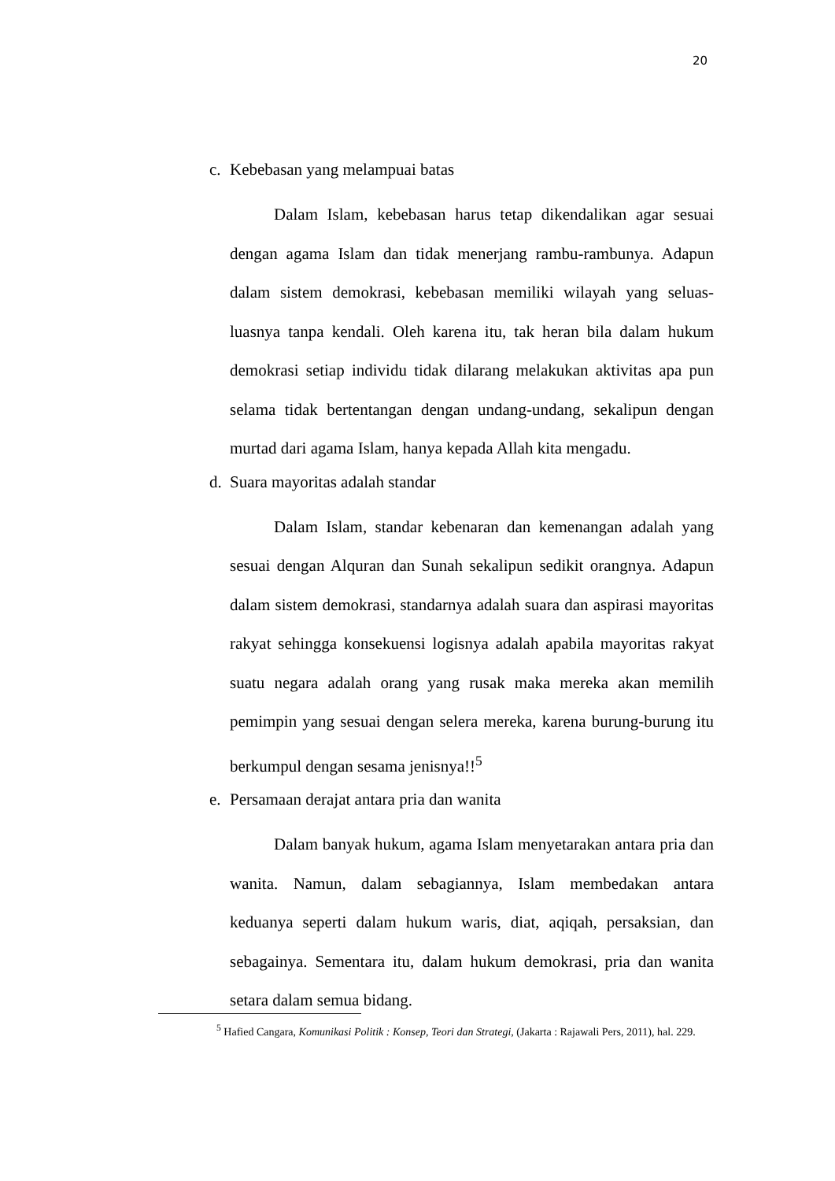20
c. Kebebasan yang melampuai batas
Dalam Islam, kebebasan harus tetap dikendalikan agar sesuai dengan agama Islam dan tidak menerjang rambu-rambunya. Adapun dalam sistem demokrasi, kebebasan memiliki wilayah yang seluas-luasnya tanpa kendali. Oleh karena itu, tak heran bila dalam hukum demokrasi setiap individu tidak dilarang melakukan aktivitas apa pun selama tidak bertentangan dengan undang-undang, sekalipun dengan murtad dari agama Islam, hanya kepada Allah kita mengadu.
d. Suara mayoritas adalah standar
Dalam Islam, standar kebenaran dan kemenangan adalah yang sesuai dengan Alquran dan Sunah sekalipun sedikit orangnya. Adapun dalam sistem demokrasi, standarnya adalah suara dan aspirasi mayoritas rakyat sehingga konsekuensi logisnya adalah apabila mayoritas rakyat suatu negara adalah orang yang rusak maka mereka akan memilih pemimpin yang sesuai dengan selera mereka, karena burung-burung itu berkumpul dengan sesama jenisnya!!<sup>5</sup>
e. Persamaan derajat antara pria dan wanita
Dalam banyak hukum, agama Islam menyetarakan antara pria dan wanita. Namun, dalam sebagiannya, Islam membedakan antara keduanya seperti dalam hukum waris, diat, aqiqah, persaksian, dan sebagainya. Sementara itu, dalam hukum demokrasi, pria dan wanita setara dalam semua bidang.
<sup>5</sup> Hafied Cangara, Komunikasi Politik : Konsep, Teori dan Strategi, (Jakarta : Rajawali Pers, 2011), hal. 229.